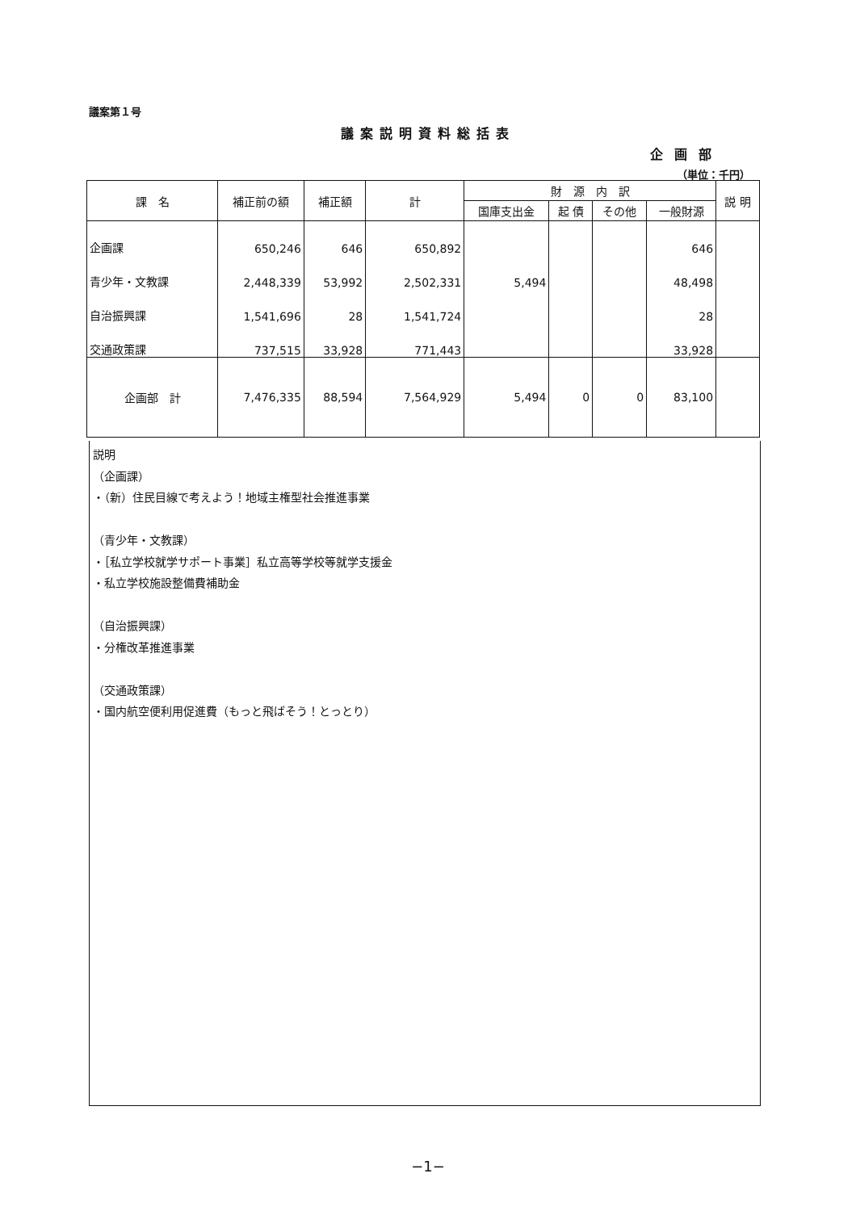議案第１号
議案説明資料総括表
企画部
（単位：千円）
| 課 名 | 補正前の額 | 補正額 | 計 | 財 源 内 訳 | | | | 説 明 |
| --- | --- | --- | --- | --- | --- | --- | --- | --- |
| | | | | 国庫支出金 | 起 債 | その他 | 一般財源 | |
| 企画課 | 650,246 | 646 | 650,892 | | | | 646 | |
| 青少年・文教課 | 2,448,339 | 53,992 | 2,502,331 | 5,494 | | | 48,498 | |
| 自治振興課 | 1,541,696 | 28 | 1,541,724 | | | | 28 | |
| 交通政策課 | 737,515 | 33,928 | 771,443 | | | | 33,928 | |
| 企画部 計 | 7,476,335 | 88,594 | 7,564,929 | 5,494 | 0 | 0 | 83,100 | |
説明
（企画課）
・（新）住民目線で考えよう！地域主権型社会推進事業
（青少年・文教課）
・［私立学校就学サポート事業］私立高等学校等就学支援金
・私立学校施設整備費補助金
（自治振興課）
・分権改革推進事業
（交通政策課）
・国内航空便利用促進費（もっと飛ばそう！とっとり）
−1−